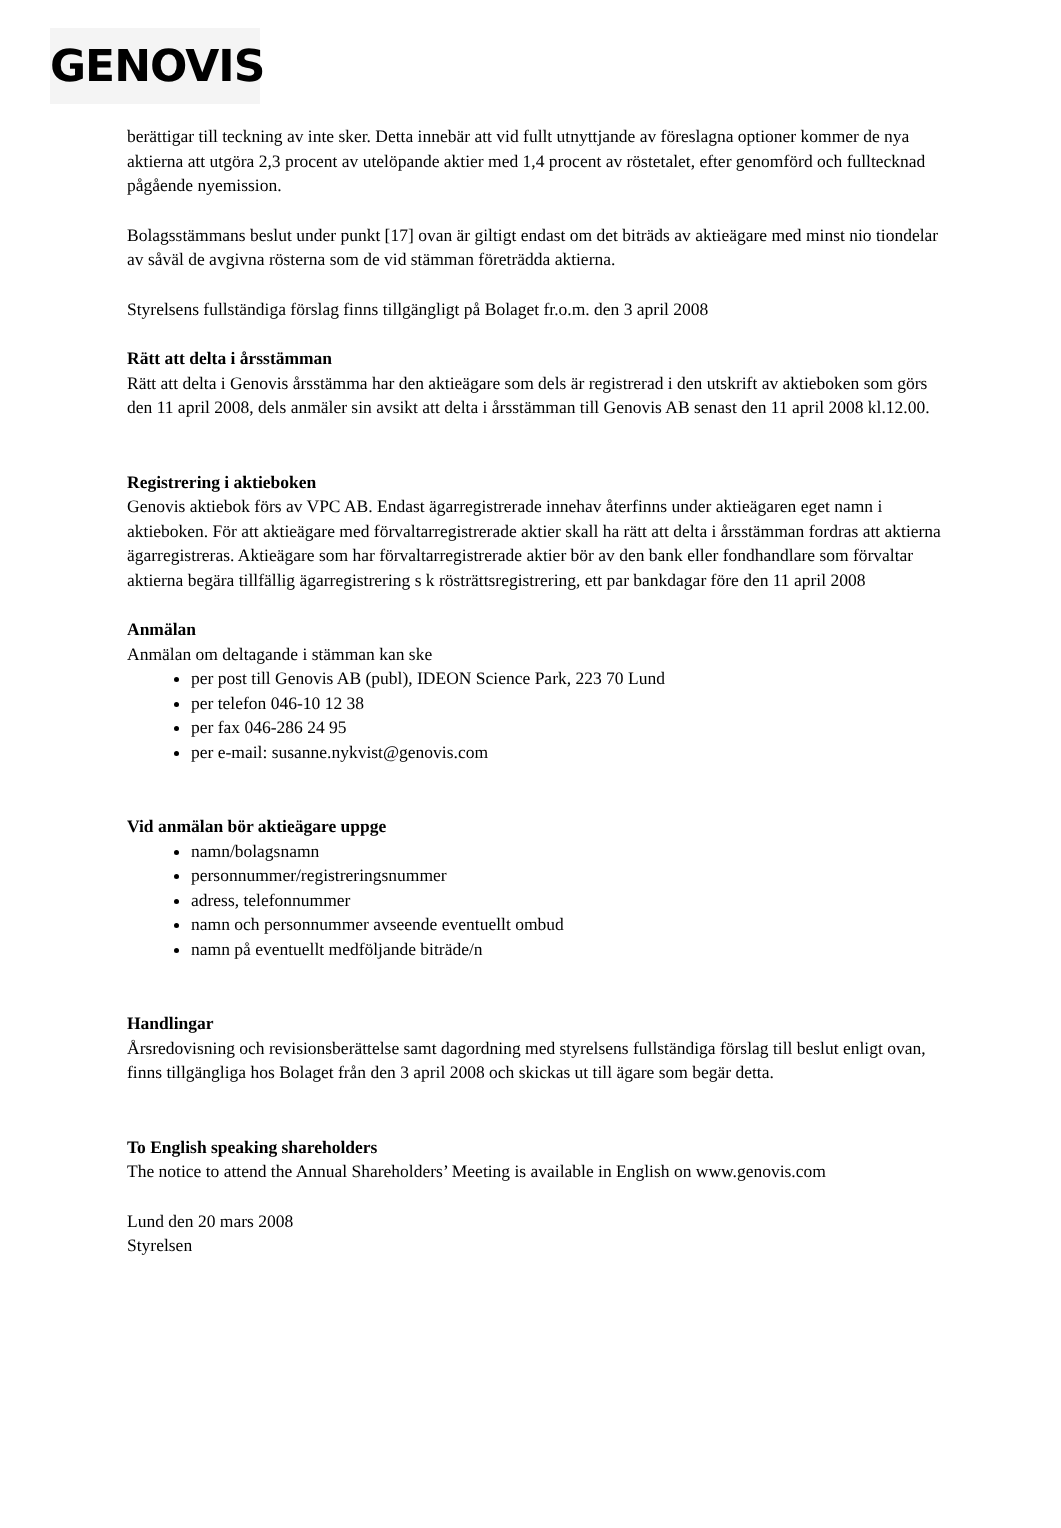GENOVIS
berättigar till teckning av inte sker. Detta innebär att vid fullt utnyttjande av föreslagna optioner kommer de nya aktierna att utgöra 2,3 procent av utelöpande aktier med 1,4 procent av röstetalet, efter genomförd och fulltecknad pågående nyemission.
Bolagsstämmans beslut under punkt [17] ovan är giltigt endast om det biträds av aktieägare med minst nio tiondelar av såväl de avgivna rösterna som de vid stämman företrädda aktierna.
Styrelsens fullständiga förslag finns tillgängligt på Bolaget fr.o.m. den 3 april 2008
Rätt att delta i årsstämman
Rätt att delta i Genovis årsstämma har den aktieägare som dels är registrerad i den utskrift av aktieboken som görs den 11 april 2008, dels anmäler sin avsikt att delta i årsstämman till Genovis AB senast den 11 april 2008 kl.12.00.
Registrering i aktieboken
Genovis aktiebok förs av VPC AB. Endast ägarregistrerade innehav återfinns under aktieägaren eget namn i aktieboken. För att aktieägare med förvaltarregistrerade aktier skall ha rätt att delta i årsstämman fordras att aktierna ägarregistreras. Aktieägare som har förvaltarregistrerade aktier bör av den bank eller fondhandlare som förvaltar aktierna begära tillfällig ägarregistrering s k rösträttsregistrering, ett par bankdagar före den 11 april 2008
Anmälan
Anmälan om deltagande i stämman kan ske
per post till Genovis AB (publ), IDEON Science Park, 223 70 Lund
per telefon 046-10 12 38
per fax 046-286 24 95
per e-mail: susanne.nykvist@genovis.com
Vid anmälan bör aktieägare uppge
namn/bolagsnamn
personnummer/registreringsnummer
adress, telefonnummer
namn och personnummer avseende eventuellt ombud
namn på eventuellt medföljande biträde/n
Handlingar
Årsredovisning och revisionsberättelse samt dagordning med styrelsens fullständiga förslag till beslut enligt ovan, finns tillgängliga hos Bolaget från den 3 april 2008 och skickas ut till ägare som begär detta.
To English speaking shareholders
The notice to attend the Annual Shareholders’ Meeting is available in English on www.genovis.com
Lund den 20 mars 2008
Styrelsen